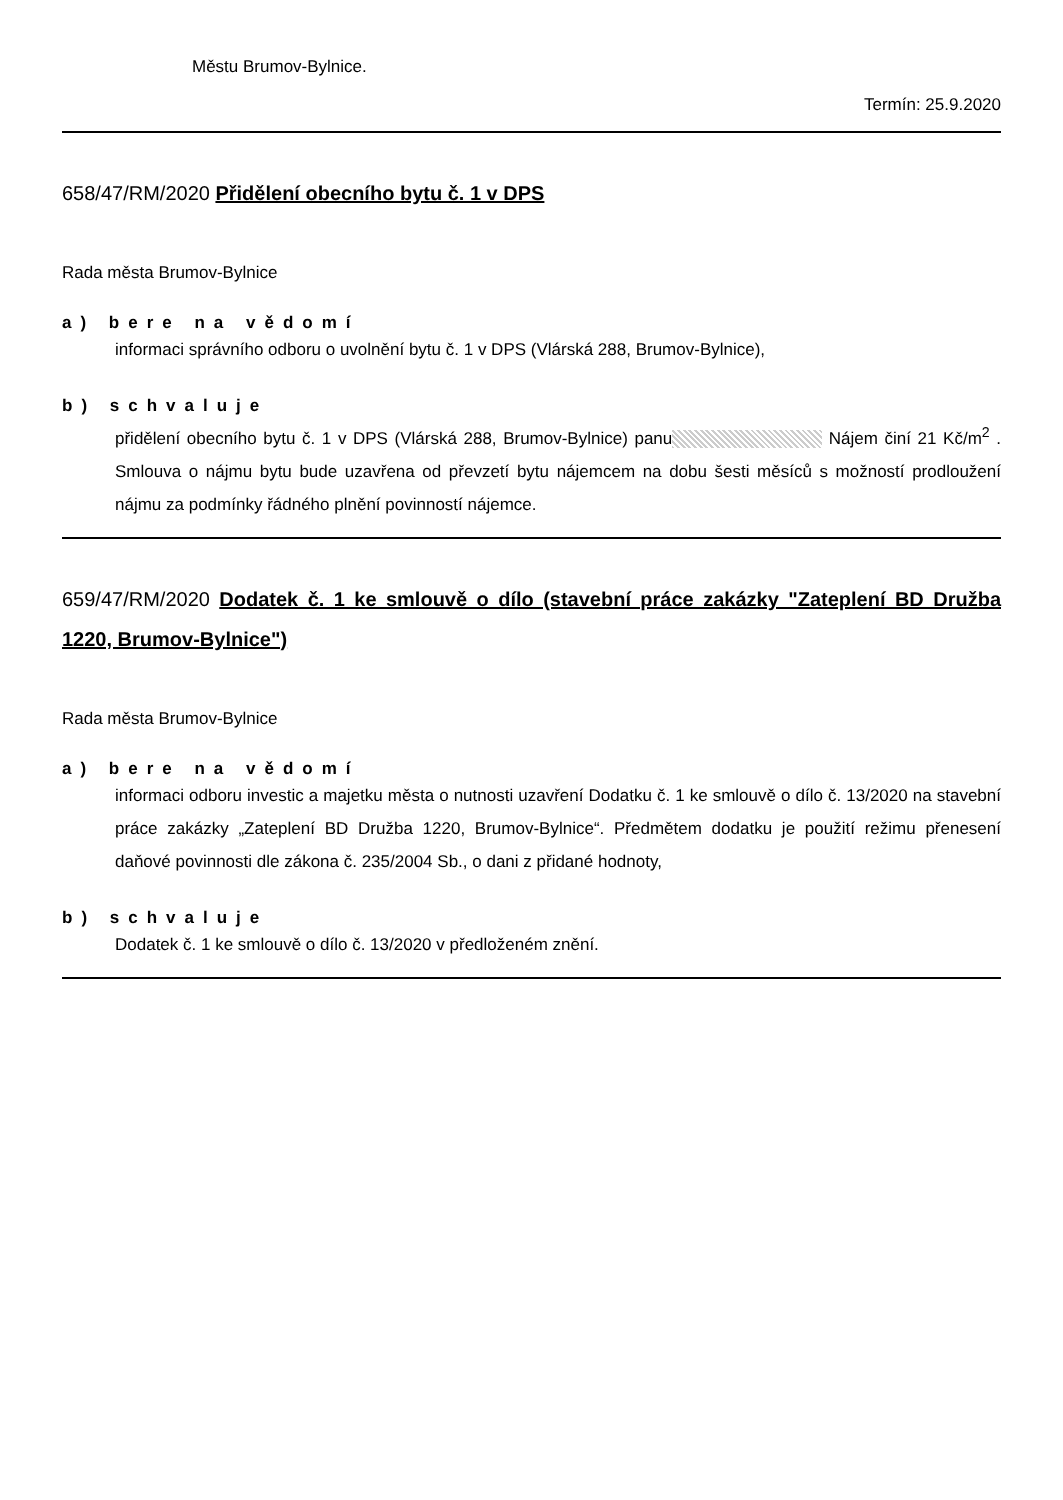Městu Brumov-Bylnice.
Termín: 25.9.2020
658/47/RM/2020 Přidělení obecního bytu č. 1 v DPS
Rada města Brumov-Bylnice
a) bere na vědomí
informaci správního odboru o uvolnění bytu č. 1 v DPS (Vlárská 288, Brumov-Bylnice),
b) schvaluje
přidělení obecního bytu č. 1 v DPS (Vlárská 288, Brumov-Bylnice) panu Nájem činí 21 Kč/m<sup>2</sup> . Smlouva o nájmu bytu bude uzavřena od převzetí bytu nájemcem na dobu šesti měsíců s možností prodloužení nájmu za podmínky řádného plnění povinností nájemce.
659/47/RM/2020 Dodatek č. 1 ke smlouvě o dílo (stavební práce zakázky "Zateplení BD Družba 1220, Brumov-Bylnice")
Rada města Brumov-Bylnice
a) bere na vědomí
informaci odboru investic a majetku města o nutnosti uzavření Dodatku č. 1 ke smlouvě o dílo č. 13/2020 na stavební práce zakázky „Zateplení BD Družba 1220, Brumov-Bylnice“. Předmětem dodatku je použití režimu přenesení daňové povinnosti dle zákona č. 235/2004 Sb., o dani z přidané hodnoty,
b) schvaluje
Dodatek č. 1 ke smlouvě o dílo č. 13/2020 v předloženém znění.